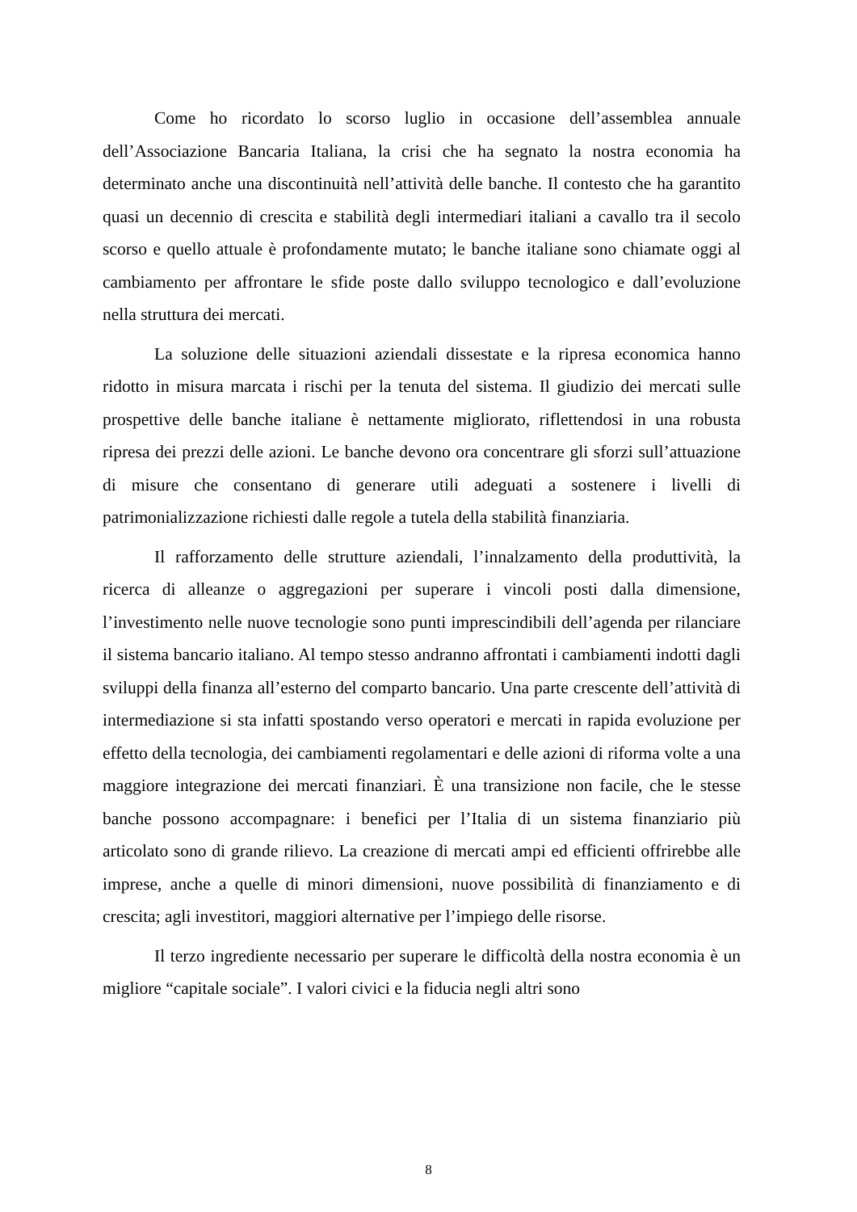Come ho ricordato lo scorso luglio in occasione dell’assemblea annuale dell’Associazione Bancaria Italiana, la crisi che ha segnato la nostra economia ha determinato anche una discontinuità nell’attività delle banche. Il contesto che ha garantito quasi un decennio di crescita e stabilità degli intermediari italiani a cavallo tra il secolo scorso e quello attuale è profondamente mutato; le banche italiane sono chiamate oggi al cambiamento per affrontare le sfide poste dallo sviluppo tecnologico e dall’evoluzione nella struttura dei mercati.
La soluzione delle situazioni aziendali dissestate e la ripresa economica hanno ridotto in misura marcata i rischi per la tenuta del sistema. Il giudizio dei mercati sulle prospettive delle banche italiane è nettamente migliorato, riflettendosi in una robusta ripresa dei prezzi delle azioni. Le banche devono ora concentrare gli sforzi sull’attuazione di misure che consentano di generare utili adeguati a sostenere i livelli di patrimonializzazione richiesti dalle regole a tutela della stabilità finanziaria.
Il rafforzamento delle strutture aziendali, l’innalzamento della produttività, la ricerca di alleanze o aggregazioni per superare i vincoli posti dalla dimensione, l’investimento nelle nuove tecnologie sono punti imprescindibili dell’agenda per rilanciare il sistema bancario italiano. Al tempo stesso andranno affrontati i cambiamenti indotti dagli sviluppi della finanza all’esterno del comparto bancario. Una parte crescente dell’attività di intermediazione si sta infatti spostando verso operatori e mercati in rapida evoluzione per effetto della tecnologia, dei cambiamenti regolamentari e delle azioni di riforma volte a una maggiore integrazione dei mercati finanziari. È una transizione non facile, che le stesse banche possono accompagnare: i benefici per l’Italia di un sistema finanziario più articolato sono di grande rilievo. La creazione di mercati ampi ed efficienti offrirebbe alle imprese, anche a quelle di minori dimensioni, nuove possibilità di finanziamento e di crescita; agli investitori, maggiori alternative per l’impiego delle risorse.
Il terzo ingrediente necessario per superare le difficoltà della nostra economia è un migliore “capitale sociale”. I valori civici e la fiducia negli altri sono
8